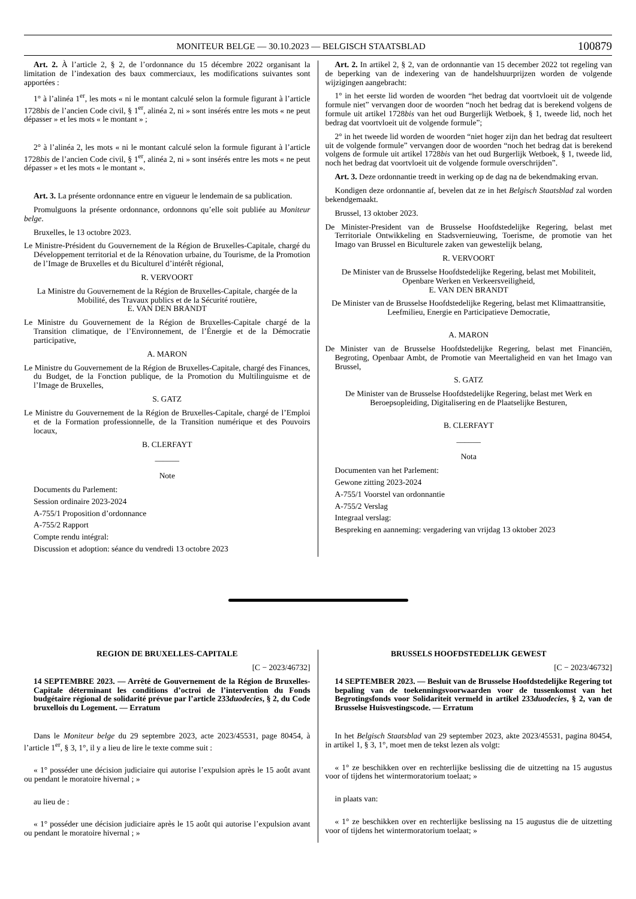MONITEUR BELGE — 30.10.2023 — BELGISCH STAATSBLAD 100879
Art. 2. À l’article 2, § 2, de l’ordonnance du 15 décembre 2022 organisant la limitation de l’indexation des baux commerciaux, les modifications suivantes sont apportées :
1° à l’alinéa 1<sup>er</sup>, les mots « ni le montant calculé selon la formule figurant à l’article 1728bis de l’ancien Code civil, § 1<sup>er</sup>, alinéa 2, ni » sont insérés entre les mots « ne peut dépasser » et les mots « le montant » ;
2° à l’alinéa 2, les mots « ni le montant calculé selon la formule figurant à l’article 1728bis de l’ancien Code civil, § 1<sup>er</sup>, alinéa 2, ni » sont insérés entre les mots « ne peut dépasser » et les mots « le montant ».
Art. 3. La présente ordonnance entre en vigueur le lendemain de sa publication.
Promulguons la présente ordonnance, ordonnons qu’elle soit publiée au Moniteur belge.
Bruxelles, le 13 octobre 2023.
Le Ministre-Président du Gouvernement de la Région de Bruxelles-Capitale, chargé du Développement territorial et de la Rénovation urbaine, du Tourisme, de la Promotion de l’Image de Bruxelles et du Biculturel d’intérêt régional,
R. VERVOORT
La Ministre du Gouvernement de la Région de Bruxelles-Capitale, chargée de la Mobilité, des Travaux publics et de la Sécurité routière,
E. VAN DEN BRANDT
Le Ministre du Gouvernement de la Région de Bruxelles-Capitale chargé de la Transition climatique, de l’Environnement, de l’Énergie et de la Démocratie participative,
A. MARON
Le Ministre du Gouvernement de la Région de Bruxelles-Capitale, chargé des Finances, du Budget, de la Fonction publique, de la Promotion du Multilinguisme et de l’Image de Bruxelles,
S. GATZ
Le Ministre du Gouvernement de la Région de Bruxelles-Capitale, chargé de l’Emploi et de la Formation professionnelle, de la Transition numérique et des Pouvoirs locaux,
B. CLERFAYT
______
Note
Documents du Parlement:
Session ordinaire 2023-2024
A-755/1 Proposition d’ordonnance
A-755/2 Rapport
Compte rendu intégral:
Discussion et adoption: séance du vendredi 13 octobre 2023
Art. 2. In artikel 2, § 2, van de ordonnantie van 15 december 2022 tot regeling van de beperking van de indexering van de handelshuurprijzen worden de volgende wijzigingen aangebracht:
1° in het eerste lid worden de woorden “het bedrag dat voortvloeit uit de volgende formule niet” vervangen door de woorden “noch het bedrag dat is berekend volgens de formule uit artikel 1728bis van het oud Burgerlijk Wetboek, § 1, tweede lid, noch het bedrag dat voortvloeit uit de volgende formule”;
2° in het tweede lid worden de woorden “niet hoger zijn dan het bedrag dat resulteert uit de volgende formule” vervangen door de woorden “noch het bedrag dat is berekend volgens de formule uit artikel 1728bis van het oud Burgerlijk Wetboek, § 1, tweede lid, noch het bedrag dat voortvloeit uit de volgende formule overschrijden”.
Art. 3. Deze ordonnantie treedt in werking op de dag na de bekendmaking ervan.
Kondigen deze ordonnantie af, bevelen dat ze in het Belgisch Staatsblad zal worden bekendgemaakt.
Brussel, 13 oktober 2023.
De Minister-President van de Brusselse Hoofdstedelijke Regering, belast met Territoriale Ontwikkeling en Stadsvernieuwing, Toerisme, de promotie van het Imago van Brussel en Biculturele zaken van gewestelijk belang,
R. VERVOORT
De Minister van de Brusselse Hoofdstedelijke Regering, belast met Mobiliteit, Openbare Werken en Verkeersveiligheid,
E. VAN DEN BRANDT
De Minister van de Brusselse Hoofdstedelijke Regering, belast met Klimaattransitie, Leefmilieu, Energie en Participatieve Democratie,
A. MARON
De Minister van de Brusselse Hoofdstedelijke Regering, belast met Financiën, Begroting, Openbaar Ambt, de Promotie van Meertaligheid en van het Imago van Brussel,
S. GATZ
De Minister van de Brusselse Hoofdstedelijke Regering, belast met Werk en Beroepsopleiding, Digitalisering en de Plaatselijke Besturen,
B. CLERFAYT
______
Nota
Documenten van het Parlement:
Gewone zitting 2023-2024
A-755/1 Voorstel van ordonnantie
A-755/2 Verslag
Integraal verslag:
Bespreking en aanneming: vergadering van vrijdag 13 oktober 2023
REGION DE BRUXELLES-CAPITALE
[C − 2023/46732]
14 SEPTEMBRE 2023. — Arrêté de Gouvernement de la Région de Bruxelles-Capitale déterminant les conditions d’octroi de l’intervention du Fonds budgétaire régional de solidarité prévue par l’article 233duodecies, § 2, du Code bruxellois du Logement. — Erratum
Dans le Moniteur belge du 29 septembre 2023, acte 2023/45531, page 80454, à l’article 1<sup>er</sup>, § 3, 1°, il y a lieu de lire le texte comme suit :
« 1° posséder une décision judiciaire qui autorise l’expulsion après le 15 août avant ou pendant le moratoire hivernal ; »
au lieu de :
« 1° posséder une décision judiciaire après le 15 août qui autorise l’expulsion avant ou pendant le moratoire hivernal ; »
BRUSSELS HOOFDSTEDELIJK GEWEST
[C − 2023/46732]
14 SEPTEMBER 2023. — Besluit van de Brusselse Hoofdstedelijke Regering tot bepaling van de toekenningsvoorwaarden voor de tussenkomst van het Begrotingsfonds voor Solidariteit vermeld in artikel 233duodecies, § 2, van de Brusselse Huisvestingscode. — Erratum
In het Belgisch Staatsblad van 29 september 2023, akte 2023/45531, pagina 80454, in artikel 1, § 3, 1°, moet men de tekst lezen als volgt:
« 1° ze beschikken over en rechterlijke beslissing die de uitzetting na 15 augustus voor of tijdens het wintermoratorium toelaat; »
in plaats van:
« 1° ze beschikken over en rechterlijke beslissing na 15 augustus die de uitzetting voor of tijdens het wintermoratorium toelaat; »